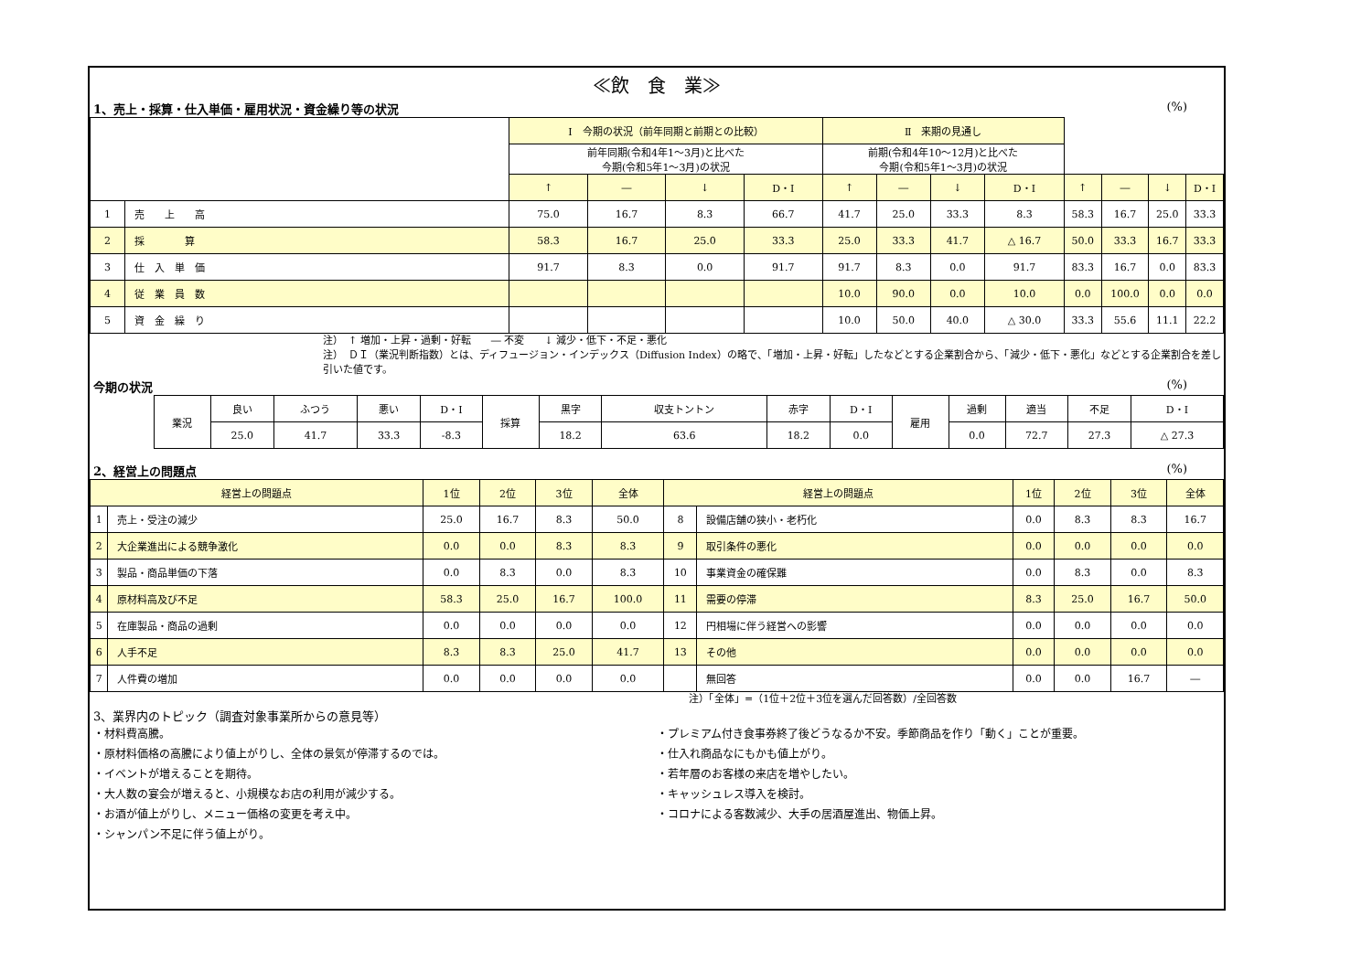≪飲　食　業≫
1、売上・採算・仕入単価・雇用状況・資金繰り等の状況 (%)
| | | Ⅰ 今期の状況（前年同期と前期との比較） | | | | Ⅱ 来期の見通し | | | | | | | |
| | | 前年同期(令和4年1～3月)と比べた 今期(令和5年1～3月)の状況 | | | | 前期(令和4年10～12月)と比べた 今期(令和5年1～3月)の状況 | | | | | | | |
| | | ↑ | ― | ↓ | D・I | ↑ | ― | ↓ | D・I | ↑ | ― | ↓ | D・I |
| 1 | 売 上 高 | 75.0 | 16.7 | 8.3 | 66.7 | 41.7 | 25.0 | 33.3 | 8.3 | 58.3 | 16.7 | 25.0 | 33.3 |
| 2 | 採 算 | 58.3 | 16.7 | 25.0 | 33.3 | 25.0 | 33.3 | 41.7 | △ 16.7 | 50.0 | 33.3 | 16.7 | 33.3 |
| 3 | 仕 入 単 価 | 91.7 | 8.3 | 0.0 | 91.7 | 91.7 | 8.3 | 0.0 | 91.7 | 83.3 | 16.7 | 0.0 | 83.3 |
| 4 | 従 業 員 数 | | | | | 10.0 | 90.0 | 0.0 | 10.0 | 0.0 | 100.0 | 0.0 | 0.0 |
| 5 | 資 金 繰 り | | | | | 10.0 | 50.0 | 40.0 | △ 30.0 | 33.3 | 55.6 | 11.1 | 22.2 |
注）　↑ 増加・上昇・過剰・好転　　― 不変　　↓ 減少・低下・不足・悪化
注）　ＤＩ（業況判断指数）とは、ディフュージョン・インデックス（Diffusion Index）の略で、「増加・上昇・好転」したなどとする企業割合から、「減少・低下・悪化」などとする企業割合を差し引いた値です。
今期の状況 (%)
| 業況 | 良い | ふつう | 悪い | D・I | 採算 | 黒字 | 収支トントン | 赤字 | D・I | 雇用 | 過剰 | 適当 | 不足 | D・I |
| | 25.0 | 41.7 | 33.3 | -8.3 | | 18.2 | 63.6 | 18.2 | 0.0 | | 0.0 | 72.7 | 27.3 | △ 27.3 |
2、経営上の問題点 (%)
| 経営上の問題点 | | 1位 | 2位 | 3位 | 全体 | 経営上の問題点 | | 1位 | 2位 | 3位 | 全体 |
| --- | --- | --- | --- | --- | --- | --- | --- | --- | --- | --- | --- |
| 1 | 売上・受注の減少 | 25.0 | 16.7 | 8.3 | 50.0 | 8 | 設備店舗の狭小・老朽化 | 0.0 | 8.3 | 8.3 | 16.7 |
| 2 | 大企業進出による競争激化 | 0.0 | 0.0 | 8.3 | 8.3 | 9 | 取引条件の悪化 | 0.0 | 0.0 | 0.0 | 0.0 |
| 3 | 製品・商品単価の下落 | 0.0 | 8.3 | 0.0 | 8.3 | 10 | 事業資金の確保難 | 0.0 | 8.3 | 0.0 | 8.3 |
| 4 | 原材料高及び不足 | 58.3 | 25.0 | 16.7 | 100.0 | 11 | 需要の停滞 | 8.3 | 25.0 | 16.7 | 50.0 |
| 5 | 在庫製品・商品の過剰 | 0.0 | 0.0 | 0.0 | 0.0 | 12 | 円相場に伴う経営への影響 | 0.0 | 0.0 | 0.0 | 0.0 |
| 6 | 人手不足 | 8.3 | 8.3 | 25.0 | 41.7 | 13 | その他 | 0.0 | 0.0 | 0.0 | 0.0 |
| 7 | 人件費の増加 | 0.0 | 0.0 | 0.0 | 0.0 | | 無回答 | 0.0 | 0.0 | 16.7 | ― |
注）「全体」=（1位＋2位＋3位を選んだ回答数）/全回答数
3、業界内のトピック（調査対象事業所からの意見等）
・材料費高騰。
・原材料価格の高騰により値上がりし、全体の景気が停滞するのでは。
・イベントが増えることを期待。
・大人数の宴会が増えると、小規模なお店の利用が減少する。
・お酒が値上がりし、メニュー価格の変更を考え中。
・シャンパン不足に伴う値上がり。
・プレミアム付き食事券終了後どうなるか不安。季節商品を作り「動く」ことが重要。
・仕入れ商品なにもかも値上がり。
・若年層のお客様の来店を増やしたい。
・キャッシュレス導入を検討。
・コロナによる客数減少、大手の居酒屋進出、物価上昇。